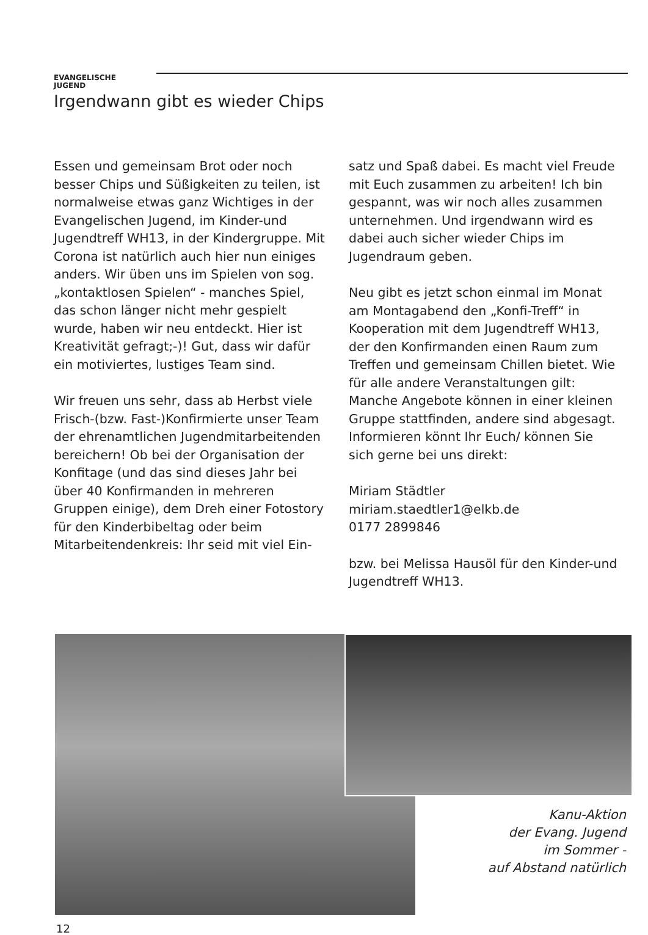EVANGELISCHE
JUGEND
Irgendwann gibt es wieder Chips
Essen und gemeinsam Brot oder noch besser Chips und Süßigkeiten zu teilen, ist normalweise etwas ganz Wichtiges in der Evangelischen Jugend, im Kinder-und Jugendtreff WH13, in der Kindergruppe. Mit Corona ist natürlich auch hier nun einiges anders. Wir üben uns im Spielen von sog. „kontaktlosen Spielen“ - manches Spiel, das schon länger nicht mehr gespielt wurde, haben wir neu entdeckt. Hier ist Kreativität gefragt;-)! Gut, dass wir dafür ein motiviertes, lustiges Team sind.
Wir freuen uns sehr, dass ab Herbst viele Frisch-(bzw. Fast-)Konfirmierte unser Team der ehrenamtlichen Jugendmitarbeitenden bereichern! Ob bei der Organisation der Konfitage (und das sind dieses Jahr bei über 40 Konfirmanden in mehreren Gruppen einige), dem Dreh einer Fotostory für den Kinderbibeltag oder beim Mitarbeitendenkreis: Ihr seid mit viel Ein-
satz und Spaß dabei. Es macht viel Freude mit Euch zusammen zu arbeiten! Ich bin gespannt, was wir noch alles zusammen unternehmen. Und irgendwann wird es dabei auch sicher wieder Chips im Jugendraum geben.
Neu gibt es jetzt schon einmal im Monat am Montagabend den „Konfi-Treff“ in Kooperation mit dem Jugendtreff WH13, der den Konfirmanden einen Raum zum Treffen und gemeinsam Chillen bietet. Wie für alle andere Veranstaltungen gilt: Manche Angebote können in einer kleinen Gruppe stattfinden, andere sind abgesagt. Informieren könnt Ihr Euch/ können Sie sich gerne bei uns direkt:
Miriam Städtler
miriam.staedtler1@elkb.de
0177 2899846
bzw. bei Melissa Hausöl für den Kinder-und Jugendtreff WH13.
Kanu-Aktion
der Evang. Jugend
im Sommer -
auf Abstand natürlich
12